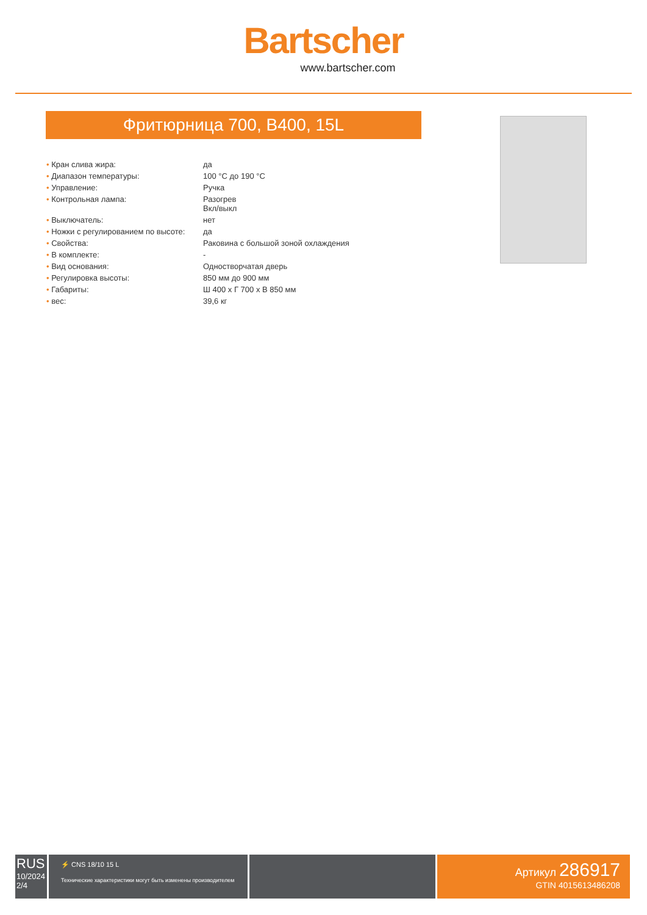Bartscher
www.bartscher.com
Фритюрница 700, B400, 15L
| • Кран слива жира: | да |
| • Диапазон температуры: | 100 °C до 190 °C |
| • Управление: | Ручка |
| • Контрольная лампа: | Разогрев Вкл/выкл |
| • Выключатель: | нет |
| • Ножки с регулированием по высоте: | да |
| • Свойства: | Раковина с большой зоной охлаждения |
| • В комплекте: | - |
| • Вид основания: | Одностворчатая дверь |
| • Регулировка высоты: | 850 мм до 900 мм |
| • Габариты: | Ш 400 x Г 700 x В 850 мм |
| • вес: | 39,6 кг |
RUS
10/2024
2/4
⚡ CNS 18/10 15 L
Технические характеристики могут быть изменены производителем
Артикул 286917
GTIN 4015613486208